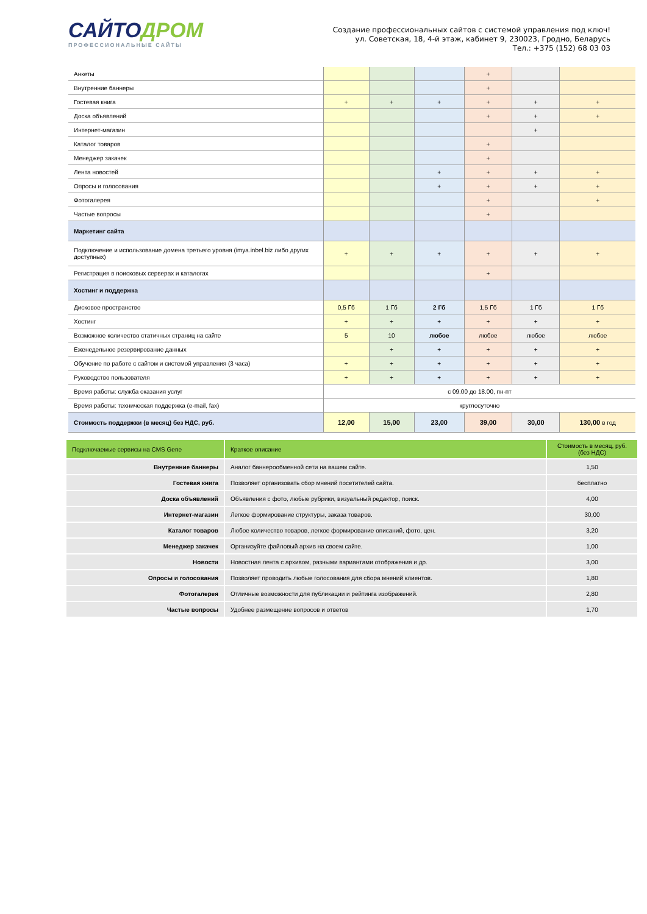САЙТОДРОМ
ПРОФЕССИОНАЛЬНЫЕ САЙТЫ
Создание профессиональных сайтов с системой управления под ключ!
ул. Советская, 18, 4-й этаж, кабинет 9, 230023, Гродно, Беларусь
Тел.: +375 (152) 68 03 03
| Анкеты | | | | + | | |
| Внутренние баннеры | | | | + | | |
| Гостевая книга | + | + | + | + | + | + |
| Доска объявлений | | | | + | + | + |
| Интернет-магазин | | | | | + | |
| Каталог товаров | | | | + | | |
| Менеджер закачек | | | | + | | |
| Лента новостей | | | + | + | + | + |
| Опросы и голосования | | | + | + | + | + |
| Фотогалерея | | | | + | | + |
| Частые вопросы | | | | + | | |
| Маркетинг сайта | | | | | | |
| Подключение и использование домена третьего уровня (imya.inbel.biz либо других доступных) | + | + | + | + | + | + |
| Регистрация в поисковых серверах и каталогах | | | | + | | |
| Хостинг и поддержка | | | | | | |
| Дисковое пространство | 0,5 Гб | 1 Гб | 2 Гб | 1,5 Гб | 1 Гб | 1 Гб |
| Хостинг | + | + | + | + | + | + |
| Возможное количество статичных страниц на сайте | 5 | 10 | любое | любое | любое | любое |
| Еженедельное резервирование данных | | + | + | + | + | + |
| Обучение по работе с сайтом и системой управления (3 часа) | + | + | + | + | + | + |
| Руководство пользователя | + | + | + | + | + | + |
| Время работы: служба оказания услуг | с 09.00 до 18.00, пн-пт | | | | | |
| Время работы: техническая поддержка (e-mail, fax) | круглосуточно | | | | | |
| Стоимость поддержки (в месяц) без НДС, руб. | 12,00 | 15,00 | 23,00 | 39,00 | 30,00 | 130,00 в год |
| Подключаемые сервисы на CMS Gene | Краткое описание | Стоимость в месяц, руб. (без НДС) |
| --- | --- | --- |
| Внутренние баннеры | Аналог баннерообменной сети на вашем сайте. | 1,50 |
| Гостевая книга | Позволяет организовать сбор мнений посетителей сайта. | бесплатно |
| Доска объявлений | Объявления с фото, любые рубрики, визуальный редактор, поиск. | 4,00 |
| Интернет-магазин | Легкое формирование структуры, заказа товаров. | 30,00 |
| Каталог товаров | Любое количество товаров, легкое формирование описаний, фото, цен. | 3,20 |
| Менеджер закачек | Организуйте файловый архив на своем сайте. | 1,00 |
| Новости | Новостная лента с архивом, разными вариантами отображения и др. | 3,00 |
| Опросы и голосования | Позволяет проводить любые голосования для сбора мнений клиентов. | 1,80 |
| Фотогалерея | Отличные возможности для публикации и рейтинга изображений. | 2,80 |
| Частые вопросы | Удобнее размещение вопросов и ответов | 1,70 |